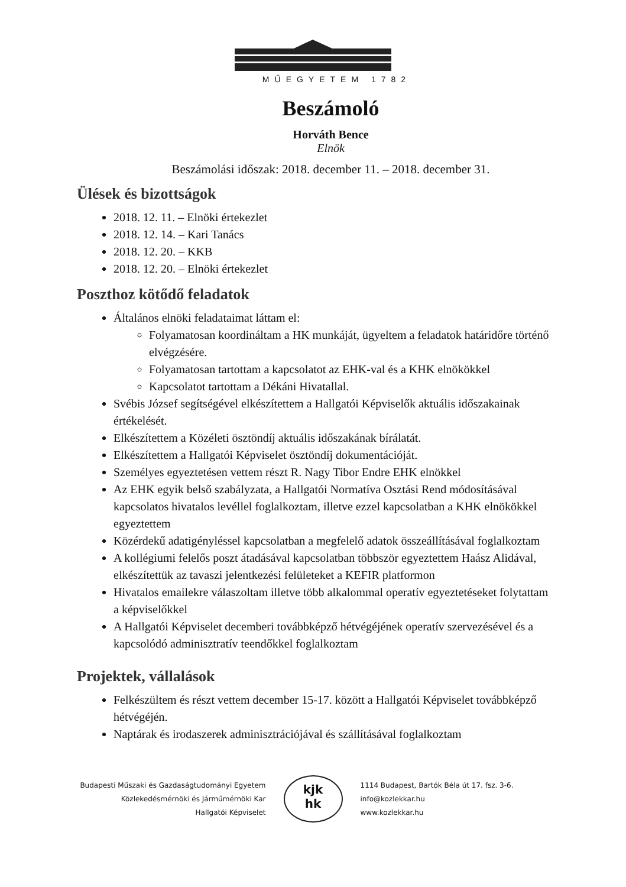MŰEGYETEM 1782
Beszámoló
Horváth Bence
Elnök
Beszámolási időszak: 2018. december 11. – 2018. december 31.
Ülések és bizottságok
2018. 12. 11. – Elnöki értekezlet
2018. 12. 14. – Kari Tanács
2018. 12. 20. – KKB
2018. 12. 20. – Elnöki értekezlet
Poszthoz kötődő feladatok
Általános elnöki feladataimat láttam el:
Folyamatosan koordináltam a HK munkáját, ügyeltem a feladatok határidőre történő elvégzésére.
Folyamatosan tartottam a kapcsolatot az EHK-val és a KHK elnökökkel
Kapcsolatot tartottam a Dékáni Hivatallal.
Svébis József segítségével elkészítettem a Hallgatói Képviselők aktuális időszakainak értékelését.
Elkészítettem a Közéleti ösztöndíj aktuális időszakának bírálatát.
Elkészítettem a Hallgatói Képviselet ösztöndíj dokumentációját.
Személyes egyeztetésen vettem részt R. Nagy Tibor Endre EHK elnökkel
Az EHK egyik belső szabályzata, a Hallgatói Normatíva Osztási Rend módosításával kapcsolatos hivatalos levéllel foglalkoztam, illetve ezzel kapcsolatban a KHK elnökökkel egyeztettem
Közérdekű adatigényléssel kapcsolatban a megfelelő adatok összeállításával foglalkoztam
A kollégiumi felelős poszt átadásával kapcsolatban többször egyeztettem Haász Alidával, elkészítettük az tavaszi jelentkezési felületeket a KEFIR platformon
Hivatalos emailekre válaszoltam illetve több alkalommal operatív egyeztetéseket folytattam a képviselőkkel
A Hallgatói Képviselet decemberi továbbképző hétvégéjének operatív szervezésével és a kapcsolódó adminisztratív teendőkkel foglalkoztam
Projektek, vállalások
Felkészültem és részt vettem december 15-17. között a Hallgatói Képviselet továbbképző hétvégéjén.
Naptárak és irodaszerek adminisztrációjával és szállításával foglalkoztam
Budapesti Műszaki és Gazdaságtudományi Egyetem
Közlekedésmérnöki és Járműmérnöki Kar
Hallgatói Képviselet
kjk
hk
1114 Budapest, Bartók Béla út 17. fsz. 3-6.
info@kozlekkar.hu
www.kozlekkar.hu